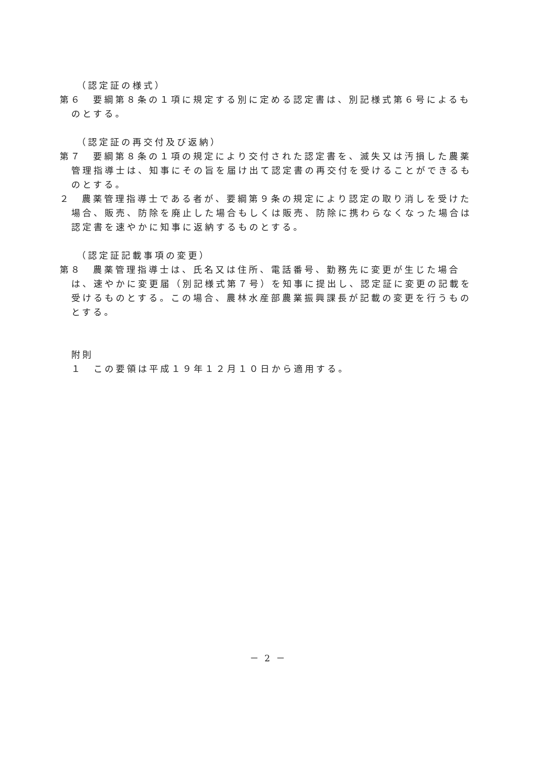（認定証の様式）
第６　要綱第８条の１項に規定する別に定める認定書は、別記様式第６号によるものとする。
（認定証の再交付及び返納）
第７　要綱第８条の１項の規定により交付された認定書を、滅失又は汚損した農薬管理指導士は、知事にその旨を届け出て認定書の再交付を受けることができるものとする。
２　農薬管理指導士である者が、要綱第９条の規定により認定の取り消しを受けた場合、販売、防除を廃止した場合もしくは販売、防除に携わらなくなった場合は認定書を速やかに知事に返納するものとする。
（認定証記載事項の変更）
第８　農薬管理指導士は、氏名又は住所、電話番号、勤務先に変更が生じた場合は、速やかに変更届（別記様式第７号）を知事に提出し、認定証に変更の記載を受けるものとする。この場合、農林水産部農業振興課長が記載の変更を行うものとする。
附則
１　この要領は平成１９年１２月１０日から適用する。
－ 2 －